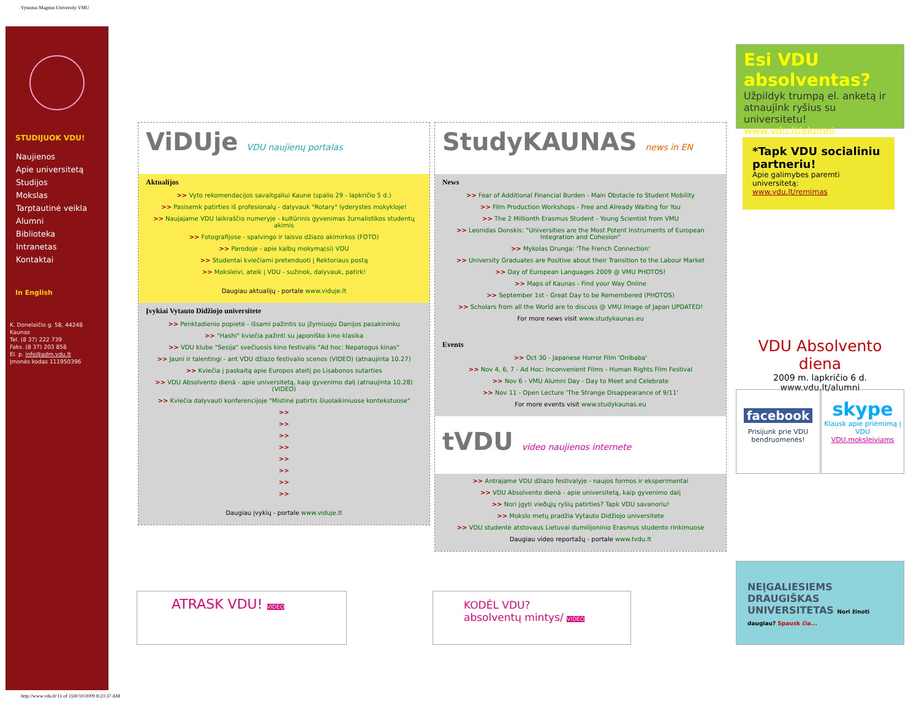Vytautas Magnus University VMU
STUDIJUOK VDU!
Naujienos
Apie universitetą
Studijos
Mokslas
Tarptautinė veikla
Alumni
Biblioteka
Intranetas
Kontaktai
In English
K. Donelaičio g. 58, 44248 Kaunas
Tel. (8 37) 222 739
Faks. (8 37) 203 858
El. p. info@adm.vdu.lt
Įmonės kodas 111950396
ViDUje VDU naujienų portalas
Aktualijos
>> Vyto rekomendacijos savaitgaliui Kaune (spalio 29 - lapkričio 5 d.)
>> Pasisemk patirties iš profesionalų - dalyvauk "Rotary" lyderystės mokykloje!
>> Naujajame VDU laikraščio numeryje - kultūrinis gyvenimas žurnalistikos studentų akimis
>> Fotografijose - spalvingo ir laisvo džiazo akimirkos (FOTO)
>> Parodoje - apie kalbų mokymą(si) VDU
>> Studentai kviečiami pretenduoti į Rektoriaus postą
>> Moksleivi, ateik į VDU - sužinok, dalyvauk, patirk!
Daugiau aktualijų - portale www.viduje.lt
Įvykiai Vytauto Didžiojo universitete
>> Penktadienio popietė - išsami pažintis su įžymiuoju Danijos pasakininku
>> "Hashi" kviečia pažinti su japoniško kino klasika
>> VDU klube "Sesija" svečiuosis kino festivalis "Ad hoc: Nepatogus kinas"
>> Jauni ir talentingi - ant VDU džiazo festivalio scenos (VIDEO) (atnaujinta 10.27)
>> Kviečia į paskaitą apie Europos ateitį po Lisabonos sutarties
>> VDU Absolvento dienà - apie universitetą, kaip gyvenimo dalį (atnaujinta 10.28) (VIDEO)
>> Kviečia dalyvauti konferencijoje "Mistinė patirtis šiuolaikiniuose kontekstuose"
>>
>>
>>
>>
>>
>>
>>
>>
Daugiau įvykių - portale www.viduje.lt
StudyKAUNAS news in EN
News
>> Fear of Additional Financial Burden - Main Obstacle to Student Mobility
>> Film Production Workshops - Free and Already Waiting for You
>> The 2 Millionth Erasmus Student - Young Scientist from VMU
>> Leonidas Donskis: "Universities are the Most Potent Instruments of European Integration and Cohesion"
>> Mykolas Drunga: 'The French Connection'
>> University Graduates are Positive about their Transition to the Labour Market
>> Day of European Languages 2009 @ VMU PHOTOS!
>> Maps of Kaunas - Find your Way Online
>> September 1st - Great Day to be Remembered (PHOTOS)
>> Scholars from all the World are to discuss @ VMU Image of Japan UPDATED!
For more news visit www.studykaunas.eu
Events
>> Oct 30 - Japanese Horror Film 'Onibaba'
>> Nov 4, 6, 7 - Ad Hoc: Inconvenient Films - Human Rights Film Festival
>> Nov 6 - VMU Alumni Day - Day to Meet and Celebrate
>> Nov 11 - Open Lecture 'The Strange Disappearance of 9/11'
For more events visit www.studykaunas.eu
tVDU video naujienos internete
>> Antrajame VDU džiazo festivalyje - naujos formos ir eksperimentai
>> VDU Absolvento dienà - apie universitetą, kaip gyvenimo dalį
>> Nori įgyti vieðųjų ryšių patirties? Tapk VDU savanoriu!
>> Mokslo metų pradžia Vytauto Didžiojo universitete
>> VDU studentė atstovaus Lietuvai dumilijoninio Erasmus studento rinkimuose
Daugiau video reportažų - portale www.tvdu.lt
ATRASK VDU! VIDEO
KODĖL VDU?
absolventų mintys/ VIDEO
Esi VDU absolventas?
Užpildyk trumpą el. anketą ir atnaujink ryšius su universitetu!
www.vdu.lt/alumni
*Tapk VDU socialiniu partneriu!
Apie galimybes paremti universitetą:
www.vdu.lt/remimas
VDU Absolvento diena
2009 m. lapkričio 6 d.
www.vdu.lt/alumni
facebook
Prisijunk prie VDU bendruomenės!
skype
Klausk apie priėmimą į VDU
VDU.moksleiviams
NEĮGALIESIEMS
DRAUGIŠKAS
UNIVERSITETAS Nori žinoti daugiau? Spausk čia...
http://www.vdu.lt/ (1 of 2)30/10/2009 8:23:37 AM